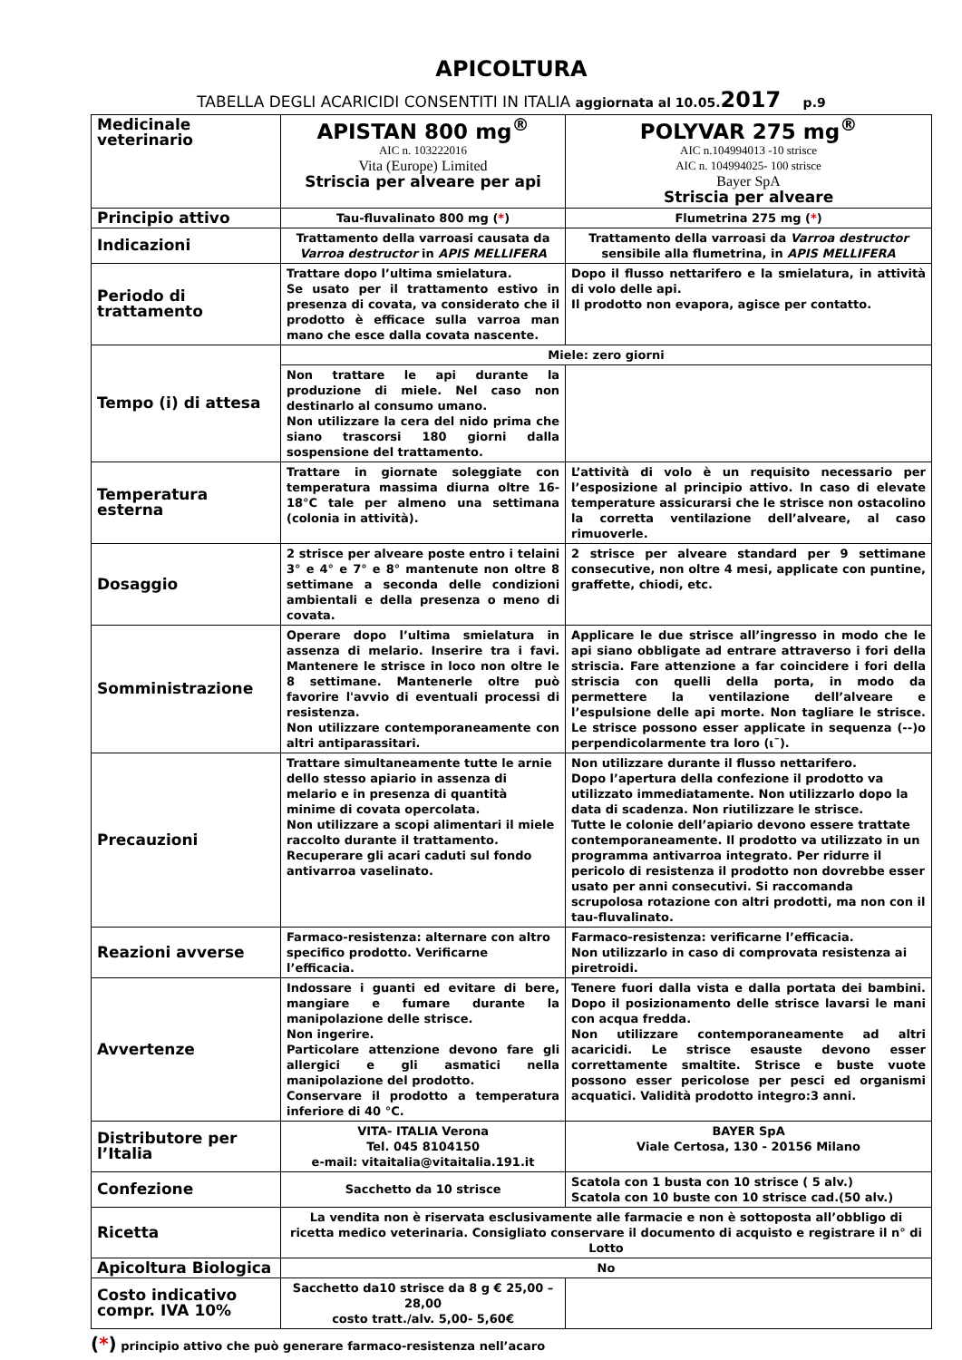APICOLTURA
TABELLA DEGLI ACARICIDI CONSENTITI IN ITALIA aggiornata al 10.05.2017 p.9
| Medicinale veterinario | APISTAN 800 mg<sup>®</sup> AIC n. 103222016 Vita (Europe) Limited Striscia per alveare per api | POLYVAR 275 mg<sup>®</sup> AIC n.104994013 -10 strisce AIC n. 104994025- 100 strisce Bayer SpA Striscia per alveare |
| Principio attivo | Tau-fluvalinato 800 mg ( * ) | Flumetrina 275 mg ( * ) |
| Indicazioni | Trattamento della varroasi causata da Varroa destructor in APIS MELLIFERA | Trattamento della varroasi da Varroa destructor sensibile alla flumetrina, in APIS MELLIFERA |
| Periodo di trattamento | Trattare dopo l’ultima smielatura. Se usato per il trattamento estivo in presenza di covata, va considerato che il prodotto è efficace sulla varroa man mano che esce dalla covata nascente. | Dopo il flusso nettarifero e la smielatura, in attività di volo delle api. Il prodotto non evapora, agisce per contatto. |
| Tempo (i) di attesa | Miele: zero giorni | |
| | Non trattare le api durante la produzione di miele. Nel caso non destinarlo al consumo umano. Non utilizzare la cera del nido prima che siano trascorsi 180 giorni dalla sospensione del trattamento. | |
| Temperatura esterna | Trattare in giornate soleggiate con temperatura massima diurna oltre 16-18°C tale per almeno una settimana (colonia in attività). | L’attività di volo è un requisito necessario per l’esposizione al principio attivo. In caso di elevate temperature assicurarsi che le strisce non ostacolino la corretta ventilazione dell’alveare, al caso rimuoverle. |
| Dosaggio | 2 strisce per alveare poste entro i telaini 3° e 4° e 7° e 8° mantenute non oltre 8 settimane a seconda delle condizioni ambientali e della presenza o meno di covata. | 2 strisce per alveare standard per 9 settimane consecutive, non oltre 4 mesi, applicate con puntine, graffette, chiodi, etc. |
| Somministrazione | Operare dopo l’ultima smielatura in assenza di melario. Inserire tra i favi. Mantenere le strisce in loco non oltre le 8 settimane. Mantenerle oltre può favorire l'avvio di eventuali processi di resistenza. Non utilizzare contemporaneamente con altri antiparassitari. | Applicare le due strisce all’ingresso in modo che le api siano obbligate ad entrare attraverso i fori della striscia. Fare attenzione a far coincidere i fori della striscia con quelli della porta, in modo da permettere la ventilazione dell’alveare e l’espulsione delle api morte. Non tagliare le strisce. Le strisce possono esser applicate in sequenza (--)o perpendicolarmente tra loro (ι¯). |
| Precauzioni | Trattare simultaneamente tutte le arnie dello stesso apiario in assenza di melario e in presenza di quantità minime di covata opercolata. Non utilizzare a scopi alimentari il miele raccolto durante il trattamento. Recuperare gli acari caduti sul fondo antivarroa vaselinato. | Non utilizzare durante il flusso nettarifero. Dopo l’apertura della confezione il prodotto va utilizzato immediatamente. Non utilizzarlo dopo la data di scadenza. Non riutilizzare le strisce. Tutte le colonie dell’apiario devono essere trattate contemporaneamente. Il prodotto va utilizzato in un programma antivarroa integrato. Per ridurre il pericolo di resistenza il prodotto non dovrebbe esser usato per anni consecutivi. Si raccomanda scrupolosa rotazione con altri prodotti, ma non con il tau-fluvalinato. |
| Reazioni avverse | Farmaco-resistenza: alternare con altro specifico prodotto. Verificarne l’efficacia. | Farmaco-resistenza: verificarne l’efficacia. Non utilizzarlo in caso di comprovata resistenza ai piretroidi. |
| Avvertenze | Indossare i guanti ed evitare di bere, mangiare e fumare durante la manipolazione delle strisce. Non ingerire. Particolare attenzione devono fare gli allergici e gli asmatici nella manipolazione del prodotto. Conservare il prodotto a temperatura inferiore di 40 °C. | Tenere fuori dalla vista e dalla portata dei bambini. Dopo il posizionamento delle strisce lavarsi le mani con acqua fredda. Non utilizzare contemporaneamente ad altri acaricidi. Le strisce esauste devono esser correttamente smaltite. Strisce e buste vuote possono esser pericolose per pesci ed organismi acquatici. Validità prodotto integro:3 anni. |
| Distributore per l’Italia | VITA- ITALIA Verona Tel. 045 8104150 e-mail: vitaitalia@vitaitalia.191.it | BAYER SpA Viale Certosa, 130 - 20156 Milano |
| Confezione | Sacchetto da 10 strisce | Scatola con 1 busta con 10 strisce ( 5 alv.) Scatola con 10 buste con 10 strisce cad.(50 alv.) |
| Ricetta | La vendita non è riservata esclusivamente alle farmacie e non è sottoposta all’obbligo di ricetta medico veterinaria. Consigliato conservare il documento di acquisto e registrare il n° di Lotto | |
| Apicoltura Biologica | No | |
| Costo indicativo compr. IVA 10% | Sacchetto da10 strisce da 8 g € 25,00 – 28,00 costo tratt./alv. 5,00- 5,60€ | |
(*) principio attivo che può generare farmaco-resistenza nell’acaro